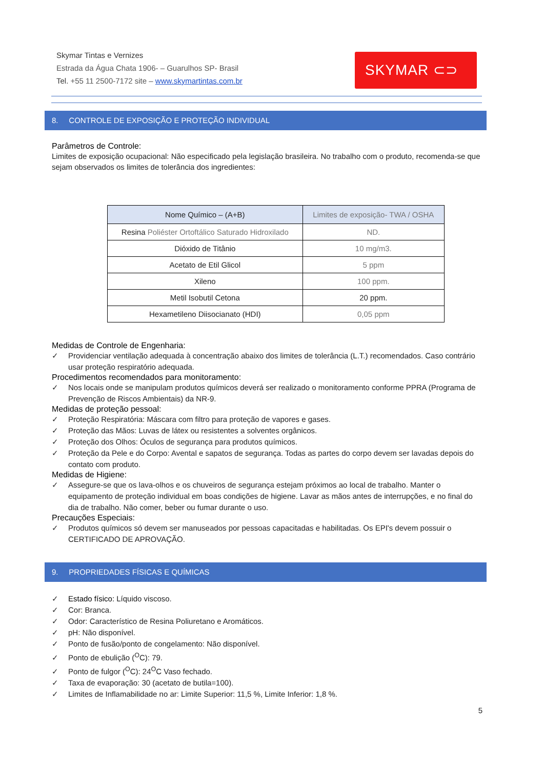Skymar Tintas e Vernizes
Estrada da Água Chata 1906- – Guarulhos SP- Brasil
Tel. +55 11 2500-7172 site – www.skymartintas.com.br
SKYMAR ⊂⊃
8. CONTROLE DE EXPOSIÇÃO E PROTEÇÃO INDIVIDUAL
Parâmetros de Controle:
Limites de exposição ocupacional: Não especificado pela legislação brasileira. No trabalho com o produto, recomenda-se que sejam observados os limites de tolerância dos ingredientes:
| Nome Químico – (A+B) | Limites de exposição- TWA / OSHA |
| --- | --- |
| Resina Poliéster Ortoftálico Saturado Hidroxilado | ND. |
| Dióxido de Titânio | 10 mg/m3. |
| Acetato de Etil Glicol | 5 ppm |
| Xileno | 100 ppm. |
| Metil Isobutil Cetona | 20 ppm. |
| Hexametileno Diisocianato (HDI) | 0,05 ppm |
Medidas de Controle de Engenharia:
✓ Providenciar ventilação adequada à concentração abaixo dos limites de tolerância (L.T.) recomendados. Caso contrário usar proteção respiratório adequada.
Procedimentos recomendados para monitoramento:
✓ Nos locais onde se manipulam produtos químicos deverá ser realizado o monitoramento conforme PPRA (Programa de Prevenção de Riscos Ambientais) da NR-9.
Medidas de proteção pessoal:
✓ Proteção Respiratória: Máscara com filtro para proteção de vapores e gases.
✓ Proteção das Mãos: Luvas de látex ou resistentes a solventes orgânicos.
✓ Proteção dos Olhos: Óculos de segurança para produtos químicos.
✓ Proteção da Pele e do Corpo: Avental e sapatos de segurança. Todas as partes do corpo devem ser lavadas depois do contato com produto.
Medidas de Higiene:
✓ Assegure-se que os lava-olhos e os chuveiros de segurança estejam próximos ao local de trabalho. Manter o equipamento de proteção individual em boas condições de higiene. Lavar as mãos antes de interrupções, e no final do dia de trabalho. Não comer, beber ou fumar durante o uso.
Precauções Especiais:
✓ Produtos químicos só devem ser manuseados por pessoas capacitadas e habilitadas. Os EPI's devem possuir o CERTIFICADO DE APROVAÇÃO.
9. PROPRIEDADES FÍSICAS E QUÍMICAS
✓ Estado físico: Líquido viscoso.
✓ Cor: Branca.
✓ Odor: Característico de Resina Poliuretano e Aromáticos.
✓ pH: Não disponível.
✓ Ponto de fusão/ponto de congelamento: Não disponível.
✓ Ponto de ebulição (<sup>O</sup>C): 79.
✓ Ponto de fulgor (<sup>O</sup>C): 24<sup>O</sup>C Vaso fechado.
✓ Taxa de evaporação: 30 (acetato de butila=100).
✓ Limites de Inflamabilidade no ar: Limite Superior: 11,5 %, Limite Inferior: 1,8 %.
5